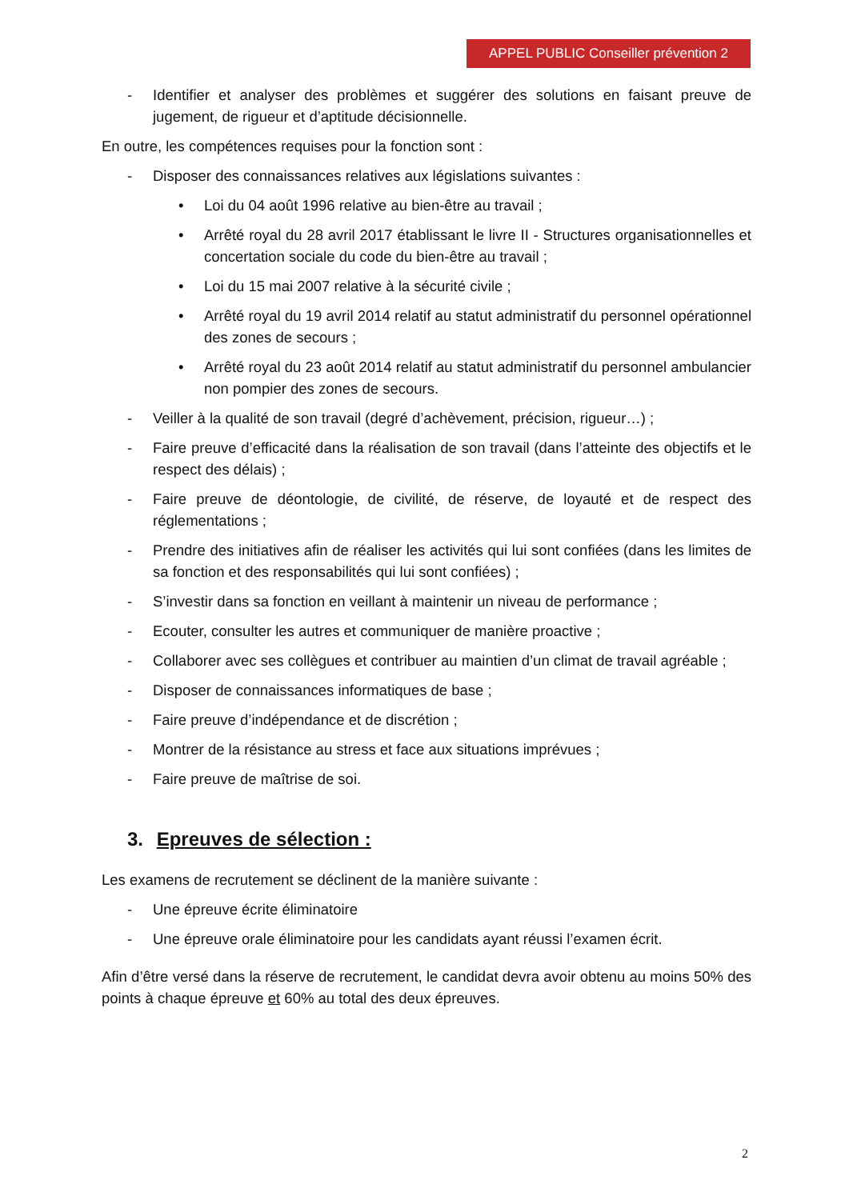APPEL PUBLIC Conseiller prévention 2
- Identifier et analyser des problèmes et suggérer des solutions en faisant preuve de jugement, de rigueur et d’aptitude décisionnelle.
En outre, les compétences requises pour la fonction sont :
- Disposer des connaissances relatives aux législations suivantes :
• Loi du 04 août 1996 relative au bien-être au travail ;
• Arrêté royal du 28 avril 2017 établissant le livre II - Structures organisationnelles et concertation sociale du code du bien-être au travail ;
• Loi du 15 mai 2007 relative à la sécurité civile ;
• Arrêté royal du 19 avril 2014 relatif au statut administratif du personnel opérationnel des zones de secours ;
• Arrêté royal du 23 août 2014 relatif au statut administratif du personnel ambulancier non pompier des zones de secours.
- Veiller à la qualité de son travail (degré d’achèvement, précision, rigueur…) ;
- Faire preuve d’efficacité dans la réalisation de son travail (dans l’atteinte des objectifs et le respect des délais) ;
- Faire preuve de déontologie, de civilité, de réserve, de loyauté et de respect des réglementations ;
- Prendre des initiatives afin de réaliser les activités qui lui sont confiées (dans les limites de sa fonction et des responsabilités qui lui sont confiées) ;
- S’investir dans sa fonction en veillant à maintenir un niveau de performance ;
- Ecouter, consulter les autres et communiquer de manière proactive ;
- Collaborer avec ses collègues et contribuer au maintien d’un climat de travail agréable ;
- Disposer de connaissances informatiques de base ;
- Faire preuve d’indépendance et de discrétion ;
- Montrer de la résistance au stress et face aux situations imprévues ;
- Faire preuve de maîtrise de soi.
3. Epreuves de sélection :
Les examens de recrutement se déclinent de la manière suivante :
- Une épreuve écrite éliminatoire
- Une épreuve orale éliminatoire pour les candidats ayant réussi l’examen écrit.
Afin d’être versé dans la réserve de recrutement, le candidat devra avoir obtenu au moins 50% des points à chaque épreuve et 60% au total des deux épreuves.
2